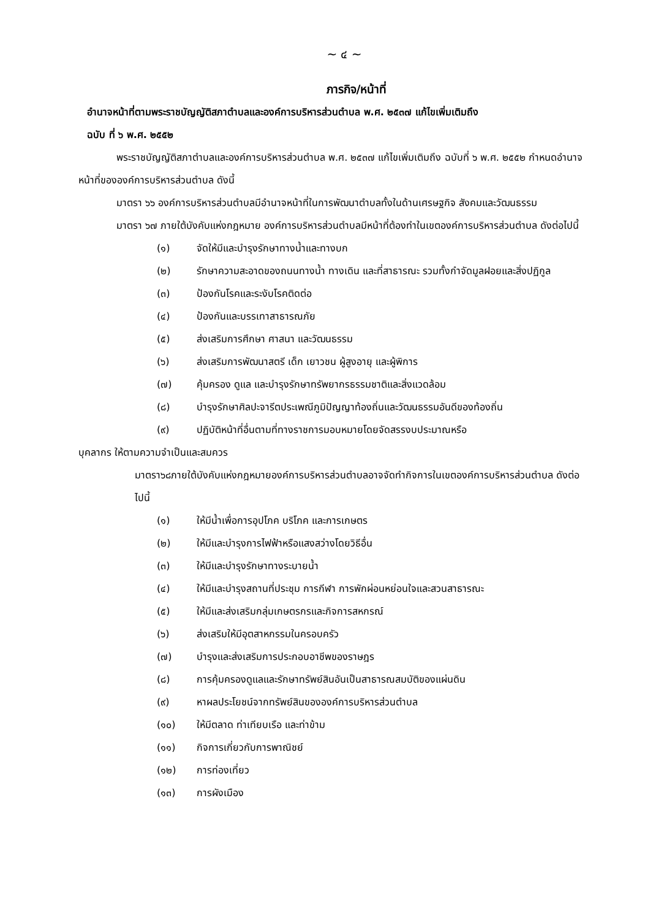~ ๔ ~
ภารกิจ/หน้าที่
อำนาจหน้าที่ตามพระราชบัญญัติสภาตำบลและองค์การบริหารส่วนตำบล พ.ศ. ๒๕๓๗ แก้ไขเพิ่มเติมถึง
ฉบับ ที่ ๖ พ.ศ. ๒๕๕๒
พระราชบัญญัติสภาตำบลและองค์การบริหารส่วนตำบล พ.ศ. ๒๕๓๗ แก้ไขเพิ่มเติมถึง ฉบับที่ ๖ พ.ศ. ๒๕๕๒ กำหนดอำนาจหน้าที่ขององค์การบริหารส่วนตำบล ดังนี้
มาตรา ๖๖ องค์การบริหารส่วนตำบลมีอำนาจหน้าที่ในการพัฒนาตำบลทั้งในด้านเศรษฐกิจ สังคมและวัฒนธรรม
มาตรา ๖๗ ภายใต้บังคับแห่งกฎหมาย องค์การบริหารส่วนตำบลมีหน้าที่ต้องทำในเขตองค์การบริหารส่วนตำบล ดังต่อไปนี้
(๑) จัดให้มีและบำรุงรักษาทางน้ำและทางบก
(๒) รักษาความสะอาดของถนนทางน้ำ ทางเดิน และที่สาธารณะ รวมทั้งกำจัดมูลฝอยและสิ่งปฏิกูล
(๓) ป้องกันโรคและระงับโรคติดต่อ
(๔) ป้องกันและบรรเทาสาธารณภัย
(๕) ส่งเสริมการศึกษา ศาสนา และวัฒนธรรม
(๖) ส่งเสริมการพัฒนาสตรี เด็ก เยาวชน ผู้สูงอายุ และผู้พิการ
(๗) คุ้มครอง ดูแล และบำรุงรักษาทรัพยากรธรรมชาติและสิ่งแวดล้อม
(๘) บำรุงรักษาศิลปะจารีตประเพณีภูมิปัญญาท้องถิ่นและวัฒนธรรมอันดีของท้องถิ่น
(๙) ปฏิบัติหน้าที่อื่นตามที่ทางราชการมอบหมายโดยจัดสรรงบประมาณหรือ
บุคลากร ให้ตามความจำเป็นและสมควร
มาตรา๖๘ภายใต้บังคับแห่งกฎหมายองค์การบริหารส่วนตำบลอาจจัดทำกิจการในเขตองค์การบริหารส่วนตำบล ดังต่อไปนี้
(๑) ให้มีน้ำเพื่อการอุปโภค บริโภค และการเกษตร
(๒) ให้มีและบำรุงการไฟฟ้าหรือแสงสว่างโดยวิธีอื่น
(๓) ให้มีและบำรุงรักษาทางระบายน้ำ
(๔) ให้มีและบำรุงสถานที่ประชุม การกีฬา การพักผ่อนหย่อนใจและสวนสาธารณะ
(๕) ให้มีและส่งเสริมกลุ่มเกษตรกรและกิจการสหกรณ์
(๖) ส่งเสริมให้มีอุตสาหกรรมในครอบครัว
(๗) บำรุงและส่งเสริมการประกอบอาชีพของราษฎร
(๘) การคุ้มครองดูแลและรักษาทรัพย์สินอันเป็นสาธารณสมบัติของแผ่นดิน
(๙) หาผลประโยชน์จากทรัพย์สินขององค์การบริหารส่วนตำบล
(๑๐) ให้มีตลาด ท่าเทียบเรือ และท่าข้าม
(๑๑) กิจการเกี่ยวกับการพาณิชย์
(๑๒) การท่องเที่ยว
(๑๓) การผังเมือง